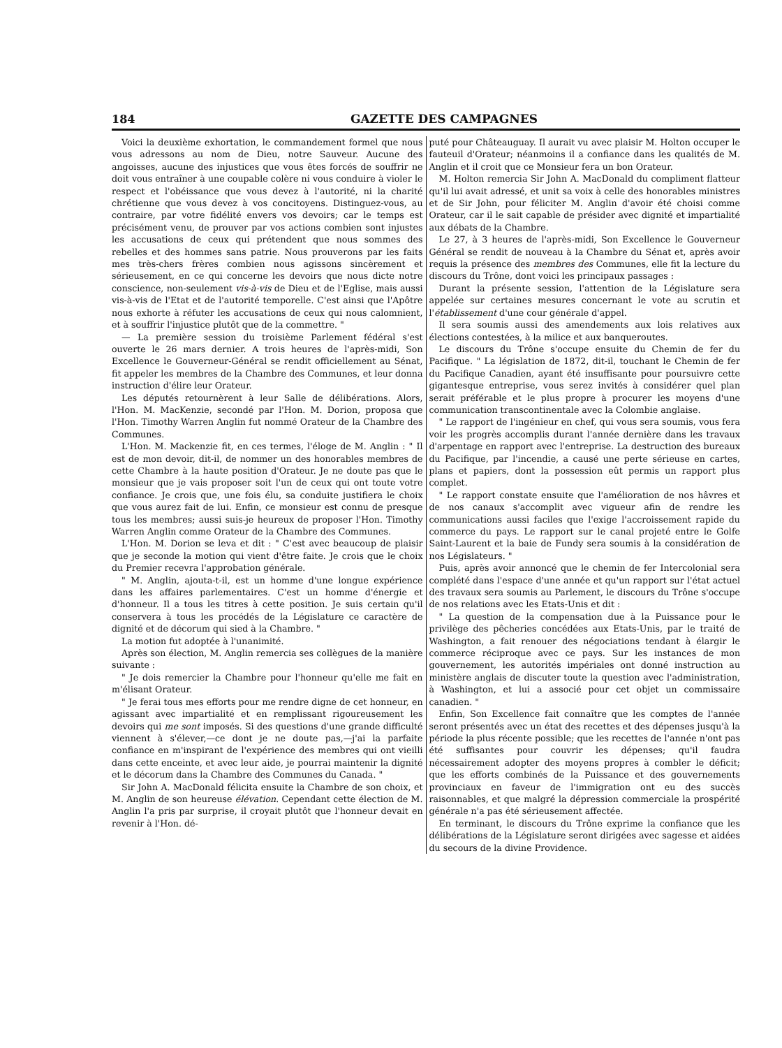184 GAZETTE DES CAMPAGNES
Voici la deuxième exhortation, le commandement formel que nous vous adressons au nom de Dieu, notre Sauveur. Aucune des angoisses, aucune des injustices que vous êtes forcés de souffrir ne doit vous entraîner à une coupable colère ni vous conduire à violer le respect et l'obéissance que vous devez à l'autorité, ni la charité chrétienne que vous devez à vos concitoyens. Distinguez-vous, au contraire, par votre fidélité envers vos devoirs; car le temps est précisément venu, de prouver par vos actions combien sont injustes les accusations de ceux qui prétendent que nous sommes des rebelles et des hommes sans patrie. Nous prouverons par les faits mes très-chers frères combien nous agissons sincèrement et sérieusement, en ce qui concerne les devoirs que nous dicte notre conscience, non-seulement vis-à-vis de Dieu et de l'Eglise, mais aussi vis-à-vis de l'Etat et de l'autorité temporelle. C'est ainsi que l'Apôtre nous exhorte à réfuter les accusations de ceux qui nous calomnient, et à souffrir l'injustice plutôt que de la commettre. "
— La première session du troisième Parlement fédéral s'est ouverte le 26 mars dernier. A trois heures de l'après-midi, Son Excellence le Gouverneur-Général se rendit officiellement au Sénat, fit appeler les membres de la Chambre des Communes, et leur donna instruction d'élire leur Orateur.
Les députés retournèrent à leur Salle de délibérations. Alors, l'Hon. M. MacKenzie, secondé par l'Hon. M. Dorion, proposa que l'Hon. Timothy Warren Anglin fut nommé Orateur de la Chambre des Communes.
L'Hon. M. Mackenzie fit, en ces termes, l'éloge de M. Anglin : " Il est de mon devoir, dit-il, de nommer un des honorables membres de cette Chambre à la haute position d'Orateur. Je ne doute pas que le monsieur que je vais proposer soit l'un de ceux qui ont toute votre confiance. Je crois que, une fois élu, sa conduite justifiera le choix que vous aurez fait de lui. Enfin, ce monsieur est connu de presque tous les membres; aussi suis-je heureux de proposer l'Hon. Timothy Warren Anglin comme Orateur de la Chambre des Communes.
L'Hon. M. Dorion se leva et dit : " C'est avec beaucoup de plaisir que je seconde la motion qui vient d'être faite. Je crois que le choix du Premier recevra l'approbation générale.
" M. Anglin, ajouta-t-il, est un homme d'une longue expérience dans les affaires parlementaires. C'est un homme d'énergie et d'honneur. Il a tous les titres à cette position. Je suis certain qu'il conservera à tous les procédés de la Législature ce caractère de dignité et de décorum qui sied à la Chambre. "
La motion fut adoptée à l'unanimité.
Après son élection, M. Anglin remercia ses collègues de la manière suivante :
" Je dois remercier la Chambre pour l'honneur qu'elle me fait en m'élisant Orateur.
" Je ferai tous mes efforts pour me rendre digne de cet honneur, en agissant avec impartialité et en remplissant rigoureusement les devoirs qui me sont imposés. Si des questions d'une grande difficulté viennent à s'élever,—ce dont je ne doute pas,—j'ai la parfaite confiance en m'inspirant de l'expérience des membres qui ont vieilli dans cette enceinte, et avec leur aide, je pourrai maintenir la dignité et le décorum dans la Chambre des Communes du Canada. "
Sir John A. MacDonald félicita ensuite la Chambre de son choix, et M. Anglin de son heureuse élévation. Cependant cette élection de M. Anglin l'a pris par surprise, il croyait plutôt que l'honneur devait en revenir à l'Hon. dé-
puté pour Châteauguay. Il aurait vu avec plaisir M. Holton occuper le fauteuil d'Orateur; néanmoins il a confiance dans les qualités de M. Anglin et il croit que ce Monsieur fera un bon Orateur.
M. Holton remercia Sir John A. MacDonald du compliment flatteur qu'il lui avait adressé, et unit sa voix à celle des honorables ministres et de Sir John, pour féliciter M. Anglin d'avoir été choisi comme Orateur, car il le sait capable de présider avec dignité et impartialité aux débats de la Chambre.
Le 27, à 3 heures de l'après-midi, Son Excellence le Gouverneur Général se rendit de nouveau à la Chambre du Sénat et, après avoir requis la présence des membres des Communes, elle fit la lecture du discours du Trône, dont voici les principaux passages :
Durant la présente session, l'attention de la Législature sera appelée sur certaines mesures concernant le vote au scrutin et l'établissement d'une cour générale d'appel.
Il sera soumis aussi des amendements aux lois relatives aux élections contestées, à la milice et aux banqueroutes.
Le discours du Trône s'occupe ensuite du Chemin de fer du Pacifique. " La législation de 1872, dit-il, touchant le Chemin de fer du Pacifique Canadien, ayant été insuffisante pour poursuivre cette gigantesque entreprise, vous serez invités à considérer quel plan serait préférable et le plus propre à procurer les moyens d'une communication transcontinentale avec la Colombie anglaise.
" Le rapport de l'ingénieur en chef, qui vous sera soumis, vous fera voir les progrès accomplis durant l'année dernière dans les travaux d'arpentage en rapport avec l'entreprise. La destruction des bureaux du Pacifique, par l'incendie, a causé une perte sérieuse en cartes, plans et papiers, dont la possession eût permis un rapport plus complet.
" Le rapport constate ensuite que l'amélioration de nos hâvres et de nos canaux s'accomplit avec vigueur afin de rendre les communications aussi faciles que l'exige l'accroissement rapide du commerce du pays. Le rapport sur le canal projeté entre le Golfe Saint-Laurent et la baie de Fundy sera soumis à la considération de nos Législateurs. "
Puis, après avoir annoncé que le chemin de fer Intercolonial sera complété dans l'espace d'une année et qu'un rapport sur l'état actuel des travaux sera soumis au Parlement, le discours du Trône s'occupe de nos relations avec les Etats-Unis et dit :
" La question de la compensation due à la Puissance pour le privilège des pêcheries concédées aux Etats-Unis, par le traité de Washington, a fait renouer des négociations tendant à élargir le commerce réciproque avec ce pays. Sur les instances de mon gouvernement, les autorités impériales ont donné instruction au ministère anglais de discuter toute la question avec l'administration, à Washington, et lui a associé pour cet objet un commissaire canadien. "
Enfin, Son Excellence fait connaître que les comptes de l'année seront présentés avec un état des recettes et des dépenses jusqu'à la période la plus récente possible; que les recettes de l'année n'ont pas été suffisantes pour couvrir les dépenses; qu'il faudra nécessairement adopter des moyens propres à combler le déficit; que les efforts combinés de la Puissance et des gouvernements provinciaux en faveur de l'immigration ont eu des succès raisonnables, et que malgré la dépression commerciale la prospérité générale n'a pas été sérieusement affectée.
En terminant, le discours du Trône exprime la confiance que les délibérations de la Législature seront dirigées avec sagesse et aidées du secours de la divine Providence.